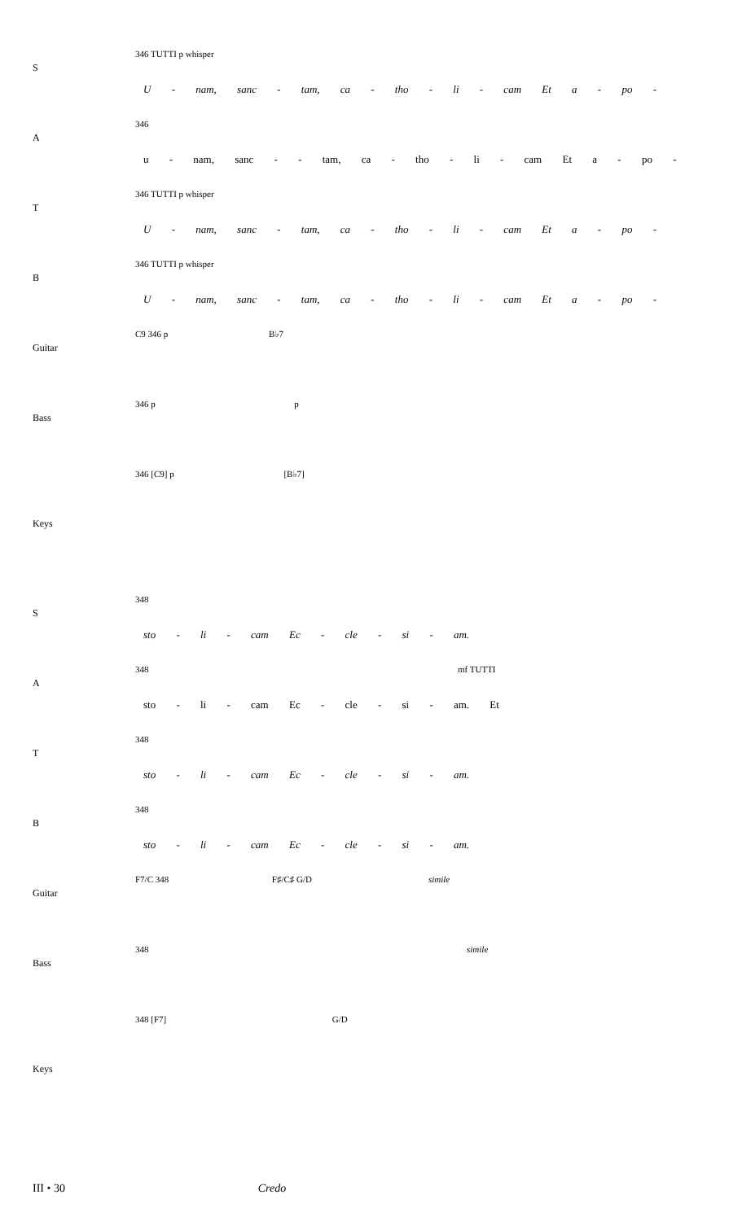S
346 TUTTI p whisper
U - nam, sanc - tam, ca - tho - li - cam Et a - po -
A
346
u - nam, sanc - - tam, ca - tho - li - cam Et a - po -
T
346 TUTTI p whisper
U - nam, sanc - tam, ca - tho - li - cam Et a - po -
B
346 TUTTI p whisper
U - nam, sanc - tam, ca - tho - li - cam Et a - po -
Guitar
C9 346 p B♭7
Bass
346 p p
Keys
346 [C9] p [B♭7]
S
348
sto - li - cam Ec - cle - si - am.
A
348 mf TUTTI
sto - li - cam Ec - cle - si - am. Et
T
348
sto - li - cam Ec - cle - si - am.
B
348
sto - li - cam Ec - cle - si - am.
Guitar
F7/C 348 F♯/C♯ G/D simile
Bass
348 simile
Keys
348 [F7] G/D
III • 30 Credo